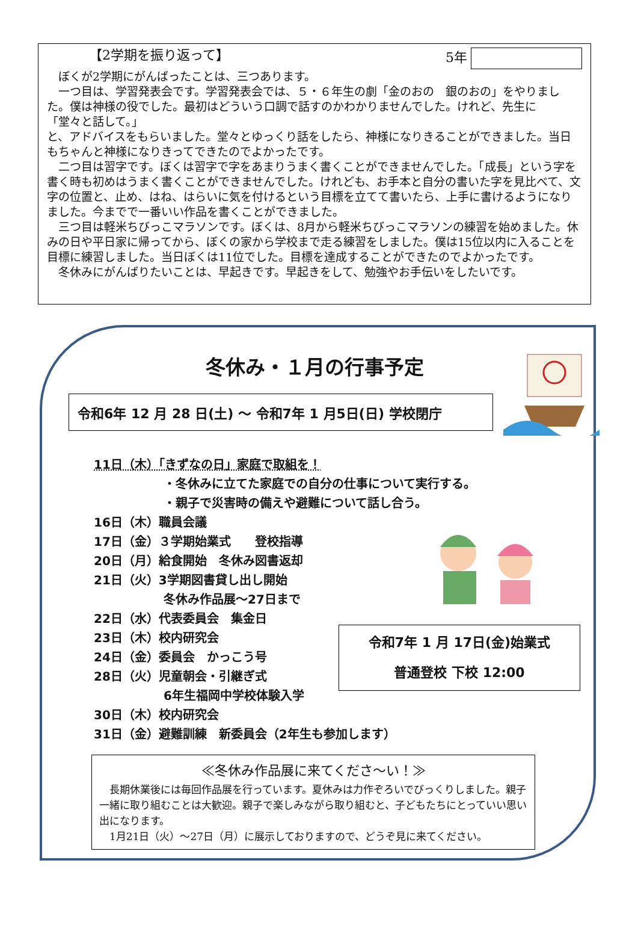【2学期を振り返って】 5年
　ぼくが2学期にがんばったことは、三つあります。
　一つ目は、学習発表会です。学習発表会では、５・６年生の劇「金のおの　銀のおの」をやりました。僕は神様の役でした。最初はどういう口調で話すのかわかりませんでした。けれど、先生に
「堂々と話して。」
と、アドバイスをもらいました。堂々とゆっくり話をしたら、神様になりきることができました。当日もちゃんと神様になりきってできたのでよかったです。
　二つ目は習字です。ぼくは習字で字をあまりうまく書くことができませんでした。「成長」という字を書く時も初めはうまく書くことができませんでした。けれども、お手本と自分の書いた字を見比べて、文字の位置と、止め、はね、はらいに気を付けるという目標を立てて書いたら、上手に書けるようになりました。今までで一番いい作品を書くことができました。
　三つ目は軽米ちびっこマラソンです。ぼくは、8月から軽米ちびっこマラソンの練習を始めました。休みの日や平日家に帰ってから、ぼくの家から学校まで走る練習をしました。僕は15位以内に入ることを目標に練習しました。当日ぼくは11位でした。目標を達成することができたのでよかったです。
　冬休みにがんばりたいことは、早起きです。早起きをして、勉強やお手伝いをしたいです。
冬休み・１月の行事予定
令和6年 12 月 28 日(土) ～ 令和7年 1 月5日(日) 学校閉庁
11日（木）「きずなの日」家庭で取組を！
・冬休みに立てた家庭での自分の仕事について実行する。
・親子で災害時の備えや避難について話し合う。
16日（木）職員会議
17日（金）３学期始業式　　登校指導
20日（月）給食開始　冬休み図書返却
21日（火）3学期図書貸し出し開始
冬休み作品展～27日まで
22日（水）代表委員会　集金日
23日（木）校内研究会
24日（金）委員会　かっこう号
28日（火）児童朝会・引継ぎ式
6年生福岡中学校体験入学
30日（木）校内研究会
31日（金）避難訓練　新委員会（2年生も参加します）
令和7年 1 月 17日(金)始業式
普通登校 下校 12:00
≪冬休み作品展に来てくださ～い！≫
　長期休業後には毎回作品展を行っています。夏休みは力作ぞろいでびっくりしました。親子一緒に取り組むことは大歓迎。親子で楽しみながら取り組むと、子どもたちにとっていい思い出になります。
　1月21日（火）～27日（月）に展示しておりますので、どうぞ見に来てください。